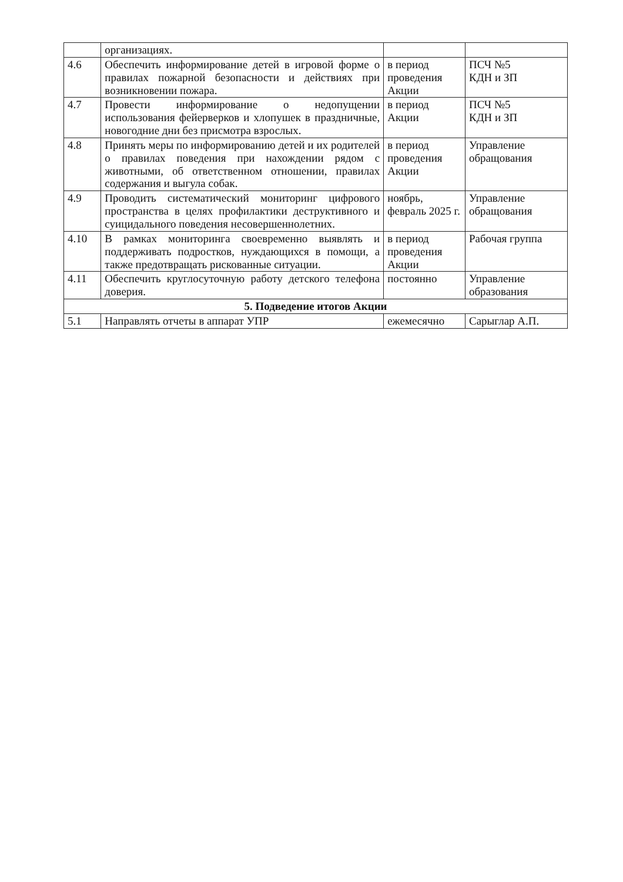| | организациях. | | |
| 4.6 | Обеспечить информирование детей в игровой форме о правилах пожарной безопасности и действиях при возникновении пожара. | в период проведения Акции | ПСЧ №5 КДН и ЗП |
| 4.7 | Провести информирование о недопущении использования фейерверков и хлопушек в праздничные, новогодние дни без присмотра взрослых. | в период Акции | ПСЧ №5 КДН и ЗП |
| 4.8 | Принять меры по информированию детей и их родителей о правилах поведения при нахождении рядом с животными, об ответственном отношении, правилах содержания и выгула собак. | в период проведения Акции | Управление обращования |
| 4.9 | Проводить систематический мониторинг цифрового пространства в целях профилактики деструктивного и суицидального поведения несовершеннолетних. | ноябрь, февраль 2025 г. | Управление обращования |
| 4.10 | В рамках мониторинга своевременно выявлять и поддерживать подростков, нуждающихся в помощи, а также предотвращать рискованные ситуации. | в период проведения Акции | Рабочая группа |
| 4.11 | Обеспечить круглосуточную работу детского телефона доверия. | постоянно | Управление образования |
| 5. Подведение итогов Акции | | | |
| 5.1 | Направлять отчеты в аппарат УПР | ежемесячно | Сарыглар А.П. |